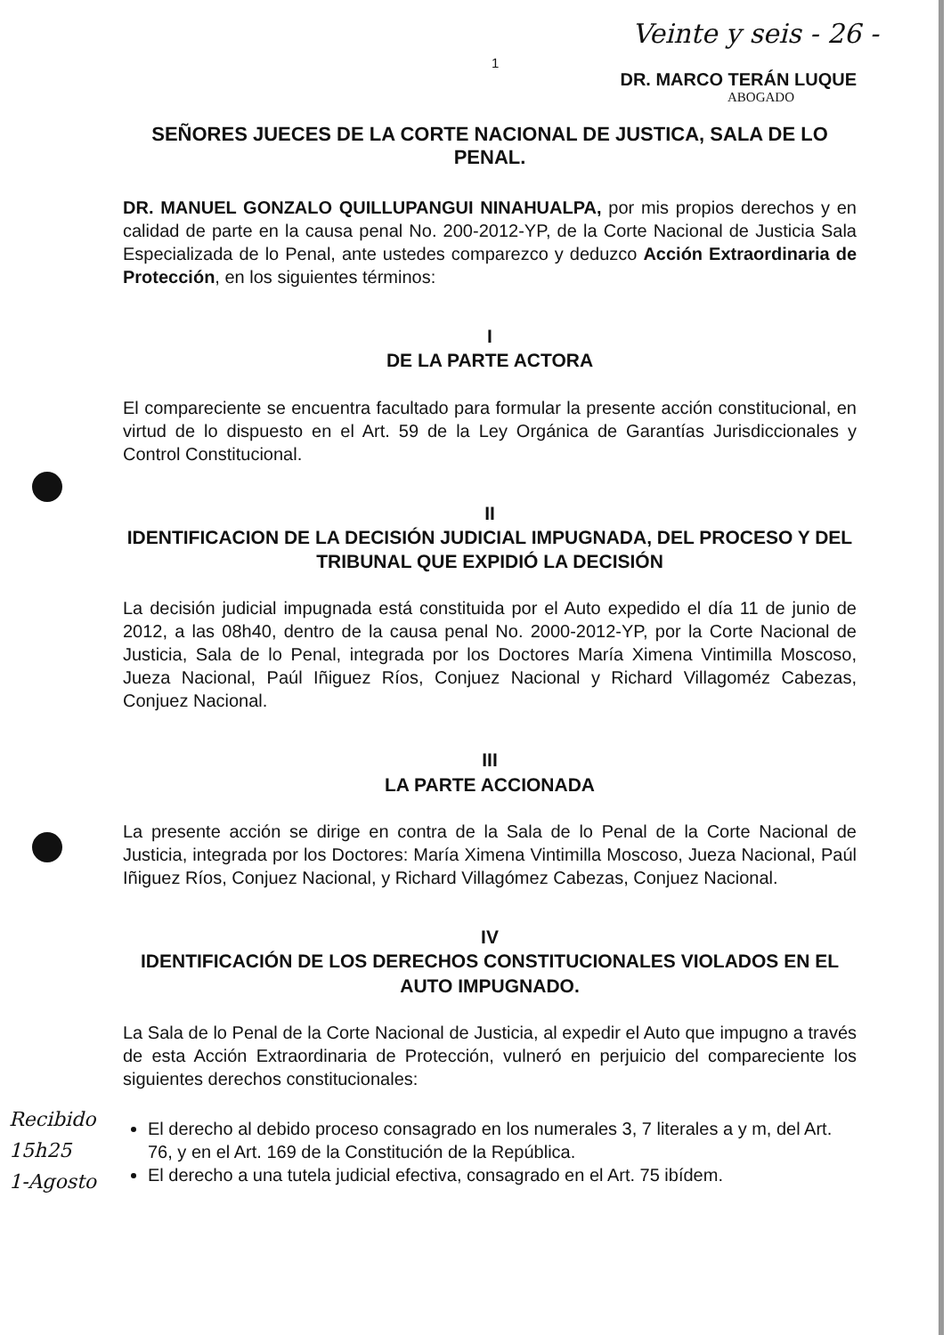Veinte y seis - 26 -
1
DR. MARCO TERÁN LUQUE
ABOGADO
SEÑORES JUECES DE LA CORTE NACIONAL DE JUSTICA, SALA DE LO PENAL.
DR. MANUEL GONZALO QUILLUPANGUI NINAHUALPA, por mis propios derechos y en calidad de parte en la causa penal No. 200-2012-YP, de la Corte Nacional de Justicia Sala Especializada de lo Penal, ante ustedes comparezco y deduzco Acción Extraordinaria de Protección, en los siguientes términos:
I
DE LA PARTE ACTORA
El compareciente se encuentra facultado para formular la presente acción constitucional, en virtud de lo dispuesto en el Art. 59 de la Ley Orgánica de Garantías Jurisdiccionales y Control Constitucional.
II
IDENTIFICACION DE LA DECISIÓN JUDICIAL IMPUGNADA, DEL PROCESO Y DEL TRIBUNAL QUE EXPIDIÓ LA DECISIÓN
La decisión judicial impugnada está constituida por el Auto expedido el día 11 de junio de 2012, a las 08h40, dentro de la causa penal No. 2000-2012-YP, por la Corte Nacional de Justicia, Sala de lo Penal, integrada por los Doctores María Ximena Vintimilla Moscoso, Jueza Nacional, Paúl Iñiguez Ríos, Conjuez Nacional y Richard Villagoméz Cabezas, Conjuez Nacional.
III
LA PARTE ACCIONADA
La presente acción se dirige en contra de la Sala de lo Penal de la Corte Nacional de Justicia, integrada por los Doctores: María Ximena Vintimilla Moscoso, Jueza Nacional, Paúl Iñiguez Ríos, Conjuez Nacional, y Richard Villagómez Cabezas, Conjuez Nacional.
IV
IDENTIFICACIÓN DE LOS DERECHOS CONSTITUCIONALES VIOLADOS EN EL AUTO IMPUGNADO.
La Sala de lo Penal de la Corte Nacional de Justicia, al expedir el Auto que impugno a través de esta Acción Extraordinaria de Protección, vulneró en perjuicio del compareciente los siguientes derechos constitucionales:
El derecho al debido proceso consagrado en los numerales 3, 7 literales a y m, del Art. 76, y en el Art. 169 de la Constitución de la República.
El derecho a una tutela judicial efectiva, consagrado en el Art. 75 ibídem.
Recibido
15h25
1-Agosto